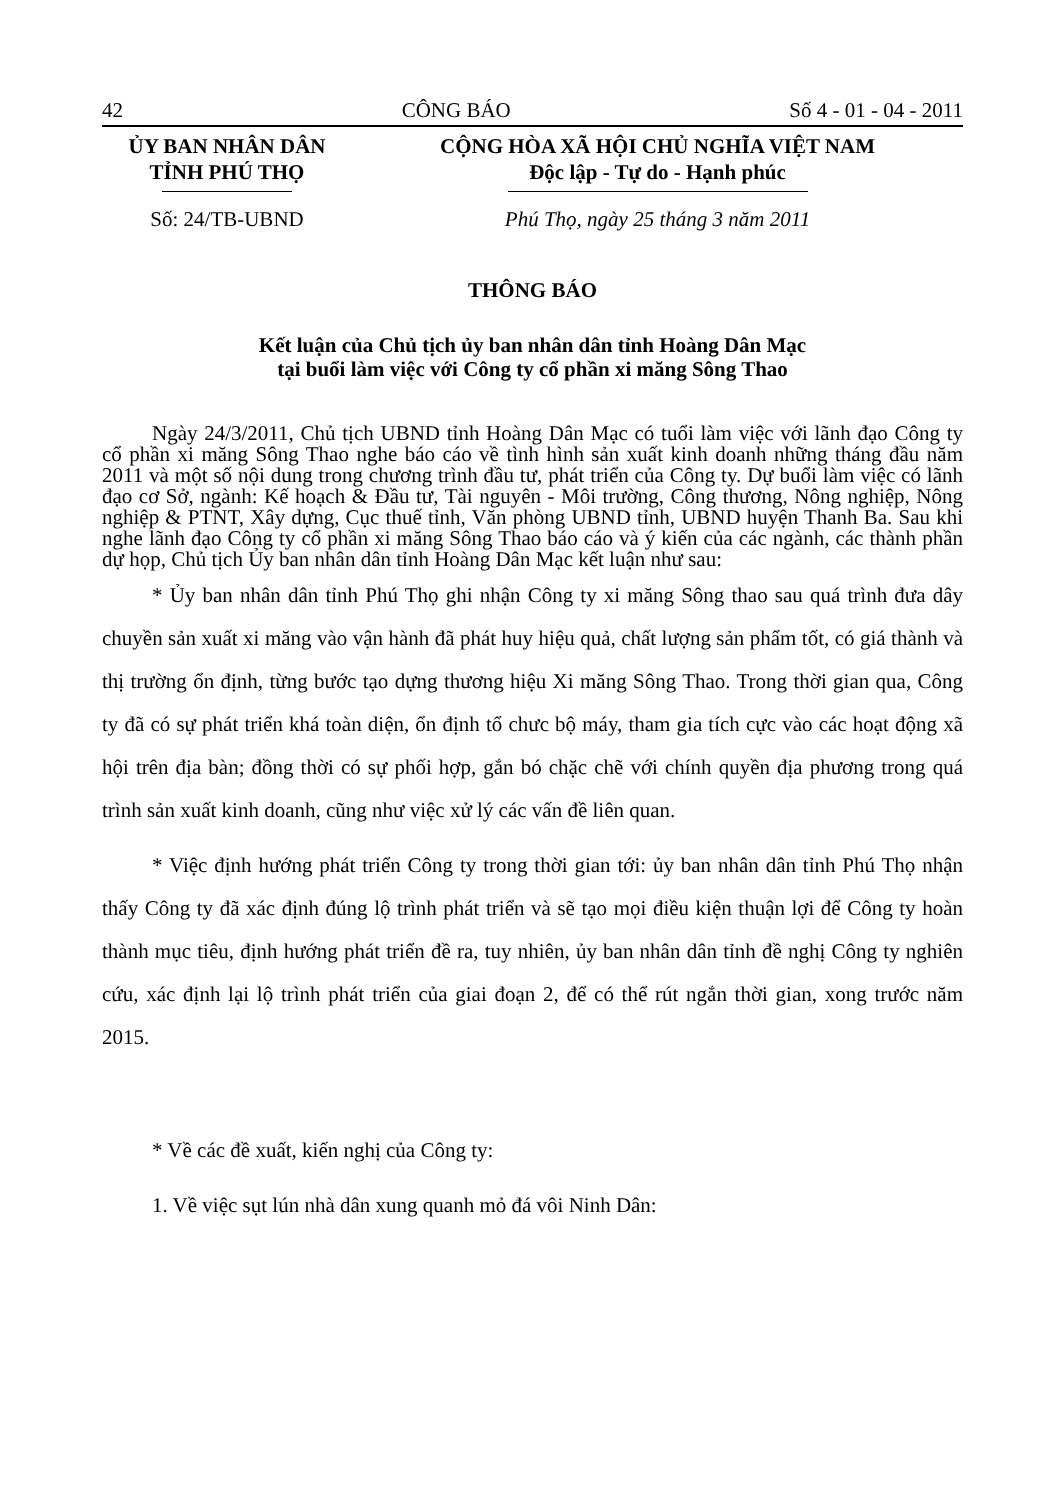42 CÔNG BÁO Số 4 - 01 - 04 - 2011
ỦY BAN NHÂN DÂN
TỈNH PHÚ THỌ
CỘNG HÒA XÃ HỘI CHỦ NGHĨA VIỆT NAM
Độc lập - Tự do - Hạnh phúc
Số: 24/TB-UBND Phú Thọ, ngày 25 tháng 3 năm 2011
THÔNG BÁO
Kết luận của Chủ tịch ủy ban nhân dân tỉnh Hoàng Dân Mạc
tại buổi làm việc với Công ty cổ phần xi măng Sông Thao
Ngày 24/3/2011, Chủ tịch UBND tỉnh Hoàng Dân Mạc có tuổi làm việc với lãnh đạo Công ty cổ phần xi măng Sông Thao nghe báo cáo về tình hình sản xuất kinh doanh những tháng đầu năm 2011 và một số nội dung trong chương trình đầu tư, phát triển của Công ty. Dự buổi làm việc có lãnh đạo cơ Sở, ngành: Kế hoạch & Đầu tư, Tài nguyên - Môi trường, Công thương, Nông nghiệp, Nông nghiệp & PTNT, Xây dựng, Cục thuế tỉnh, Văn phòng UBND tỉnh, UBND huyện Thanh Ba. Sau khi nghe lãnh đạo Công ty cổ phần xi măng Sông Thao báo cáo và ý kiến của các ngành, các thành phần dự họp, Chủ tịch Ủy ban nhân dân tỉnh Hoàng Dân Mạc kết luận như sau:
* Ủy ban nhân dân tỉnh Phú Thọ ghi nhận Công ty xi măng Sông thao sau quá trình đưa dây chuyền sản xuất xi măng vào vận hành đã phát huy hiệu quả, chất lượng sản phẩm tốt, có giá thành và thị trường ổn định, từng bước tạo dựng thương hiệu Xi măng Sông Thao. Trong thời gian qua, Công ty đã có sự phát triển khá toàn diện, ổn định tổ chưc bộ máy, tham gia tích cực vào các hoạt động xã hội trên địa bàn; đồng thời có sự phối hợp, gắn bó chặc chẽ với chính quyền địa phương trong quá trình sản xuất kinh doanh, cũng như việc xử lý các vấn đề liên quan.
* Việc định hướng phát triển Công ty trong thời gian tới: ủy ban nhân dân tỉnh Phú Thọ nhận thấy Công ty đã xác định đúng lộ trình phát triển và sẽ tạo mọi điều kiện thuận lợi để Công ty hoàn thành mục tiêu, định hướng phát triển đề ra, tuy nhiên, ủy ban nhân dân tỉnh đề nghị Công ty nghiên cứu, xác định lại lộ trình phát triển của giai đoạn 2, để có thể rút ngắn thời gian, xong trước năm 2015.
* Về các đề xuất, kiến nghị của Công ty:
1. Về việc sụt lún nhà dân xung quanh mỏ đá vôi Ninh Dân: